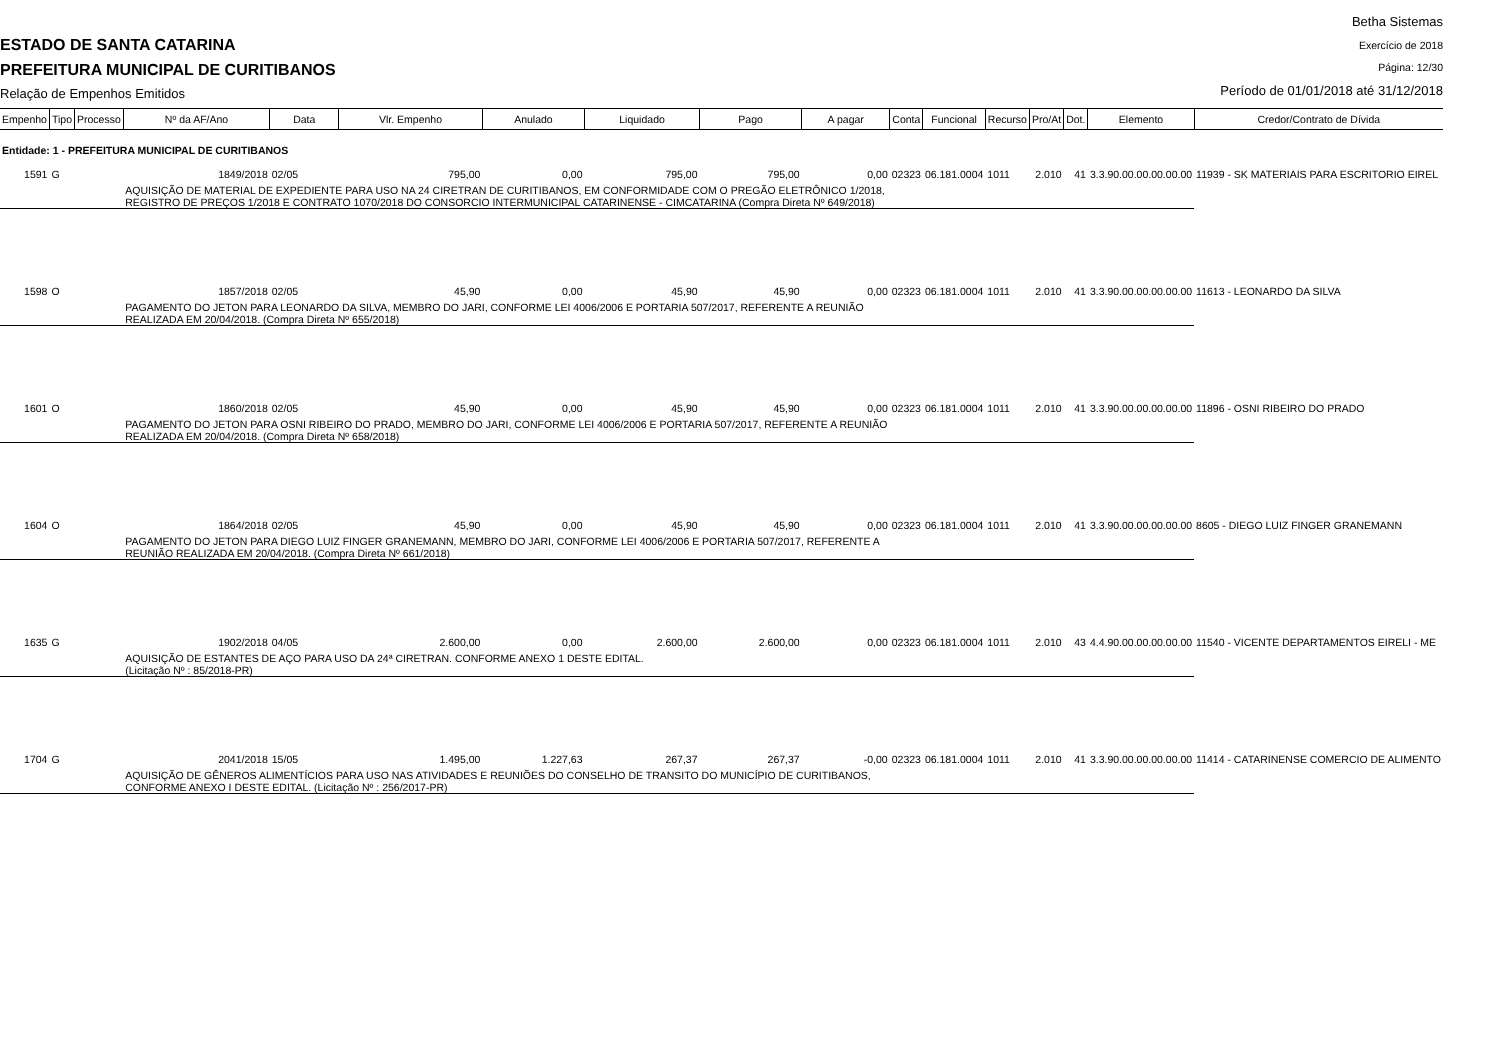ESTADO DE SANTA CATARINA
PREFEITURA MUNICIPAL DE CURITIBANOS
Relação de Empenhos Emitidos
Betha Sistemas
Exercício de 2018
Página: 12/30
Período de 01/01/2018 até 31/12/2018
| Empenho | Tipo | Processo | Nº da AF/Ano | Data | Vlr. Empenho | Anulado | Liquidado | Pago | A pagar | Conta | Funcional | Recurso | Pro/At | Dot. | Elemento | Credor/Contrato de Dívida |
| --- | --- | --- | --- | --- | --- | --- | --- | --- | --- | --- | --- | --- | --- | --- | --- | --- |
| Entidade: 1 - PREFEITURA MUNICIPAL DE CURITIBANOS | | | | | | | | | | | | | | | | |
| 1591 | G | | 1849/2018 | 02/05 | 795,00 | 0,00 | 795,00 | 795,00 | 0,00 | 02323 | 06.181.0004 | 1011 | 2.010 | 41 | 3.3.90.00.00.00.00.00 | 11939 - SK MATERIAIS PARA ESCRITORIO EIREL |
| | | | AQUISIÇÃO DE MATERIAL DE EXPEDIENTE PARA USO NA 24 CIRETRAN DE CURITIBANOS, EM CONFORMIDADE COM O PREGÃO ELETRÔNICO 1/2018, REGISTRO DE PREÇOS 1/2018 E CONTRATO 1070/2018 DO CONSORCIO INTERMUNICIPAL CATARINENSE - CIMCATARINA (Compra Direta Nº 649/2018) | | | | | | | | | | | | | |
| 1598 | O | | 1857/2018 | 02/05 | 45,90 | 0,00 | 45,90 | 45,90 | 0,00 | 02323 | 06.181.0004 | 1011 | 2.010 | 41 | 3.3.90.00.00.00.00.00 | 11613 - LEONARDO DA SILVA |
| | | | PAGAMENTO DO JETON PARA LEONARDO DA SILVA, MEMBRO DO JARI, CONFORME LEI 4006/2006 E PORTARIA 507/2017, REFERENTE A REUNIÃO REALIZADA EM 20/04/2018. (Compra Direta Nº 655/2018) | | | | | | | | | | | | | |
| 1601 | O | | 1860/2018 | 02/05 | 45,90 | 0,00 | 45,90 | 45,90 | 0,00 | 02323 | 06.181.0004 | 1011 | 2.010 | 41 | 3.3.90.00.00.00.00.00 | 11896 - OSNI RIBEIRO DO PRADO |
| | | | PAGAMENTO DO JETON PARA OSNI RIBEIRO DO PRADO, MEMBRO DO JARI, CONFORME LEI 4006/2006 E PORTARIA 507/2017, REFERENTE A REUNIÃO REALIZADA EM 20/04/2018. (Compra Direta Nº 658/2018) | | | | | | | | | | | | | |
| 1604 | O | | 1864/2018 | 02/05 | 45,90 | 0,00 | 45,90 | 45,90 | 0,00 | 02323 | 06.181.0004 | 1011 | 2.010 | 41 | 3.3.90.00.00.00.00.00 | 8605 - DIEGO LUIZ FINGER GRANEMANN |
| | | | PAGAMENTO DO JETON PARA DIEGO LUIZ FINGER GRANEMANN, MEMBRO DO JARI, CONFORME LEI 4006/2006 E PORTARIA 507/2017, REFERENTE A REUNIÃO REALIZADA EM 20/04/2018. (Compra Direta Nº 661/2018) | | | | | | | | | | | | | |
| 1635 | G | | 1902/2018 | 04/05 | 2.600,00 | 0,00 | 2.600,00 | 2.600,00 | 0,00 | 02323 | 06.181.0004 | 1011 | 2.010 | 43 | 4.4.90.00.00.00.00.00 | 11540 - VICENTE DEPARTAMENTOS EIRELI - ME |
| | | | AQUISIÇÃO DE ESTANTES DE AÇO PARA USO DA 24ª CIRETRAN. CONFORME ANEXO 1 DESTE EDITAL. (Licitação Nº : 85/2018-PR) | | | | | | | | | | | | | |
| 1704 | G | | 2041/2018 | 15/05 | 1.495,00 | 1.227,63 | 267,37 | 267,37 | -0,00 | 02323 | 06.181.0004 | 1011 | 2.010 | 41 | 3.3.90.00.00.00.00.00 | 11414 - CATARINENSE COMERCIO DE ALIMENTO |
| | | | AQUISIÇÃO DE GÊNEROS ALIMENTÍCIOS PARA USO NAS ATIVIDADES E REUNIÕES DO CONSELHO DE TRANSITO DO MUNICÍPIO DE CURITIBANOS, CONFORME ANEXO I DESTE EDITAL. (Licitação Nº : 256/2017-PR) | | | | | | | | | | | | | |